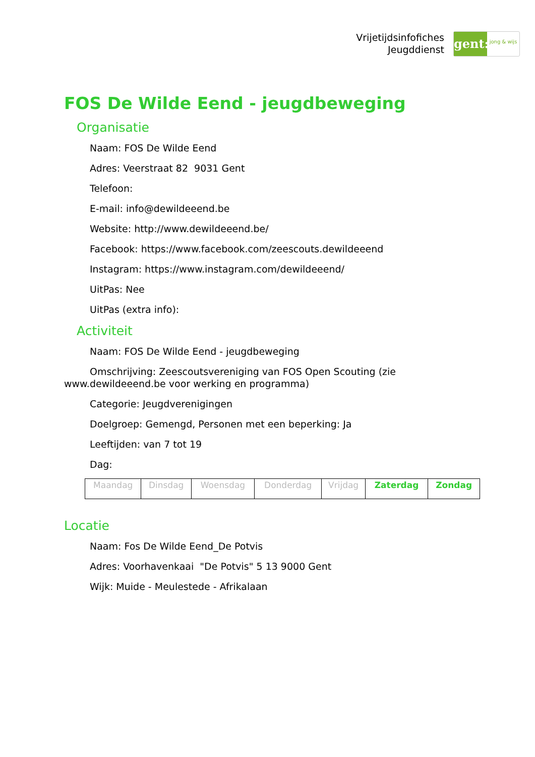Vrijetijdsinfofiches
Jeugddienst
gent:
jong & wijs
FOS De Wilde Eend - jeugdbeweging
Organisatie
Naam: FOS De Wilde Eend
Adres: Veerstraat 82 9031 Gent
Telefoon:
E-mail: info@dewildeeend.be
Website: http://www.dewildeeend.be/
Facebook: https://www.facebook.com/zeescouts.dewildeeend
Instagram: https://www.instagram.com/dewildeeend/
UitPas: Nee
UitPas (extra info):
Activiteit
Naam: FOS De Wilde Eend - jeugdbeweging
Omschrijving: Zeescoutsvereniging van FOS Open Scouting (zie www.dewildeeend.be voor werking en programma)
Categorie: Jeugdverenigingen
Doelgroep: Gemengd, Personen met een beperking: Ja
Leeftijden: van 7 tot 19
Dag:
| Maandag | Dinsdag | Woensdag | Donderdag | Vrijdag | Zaterdag | Zondag |
Locatie
Naam: Fos De Wilde Eend_De Potvis
Adres: Voorhavenkaai "De Potvis" 5 13 9000 Gent
Wijk: Muide - Meulestede - Afrikalaan